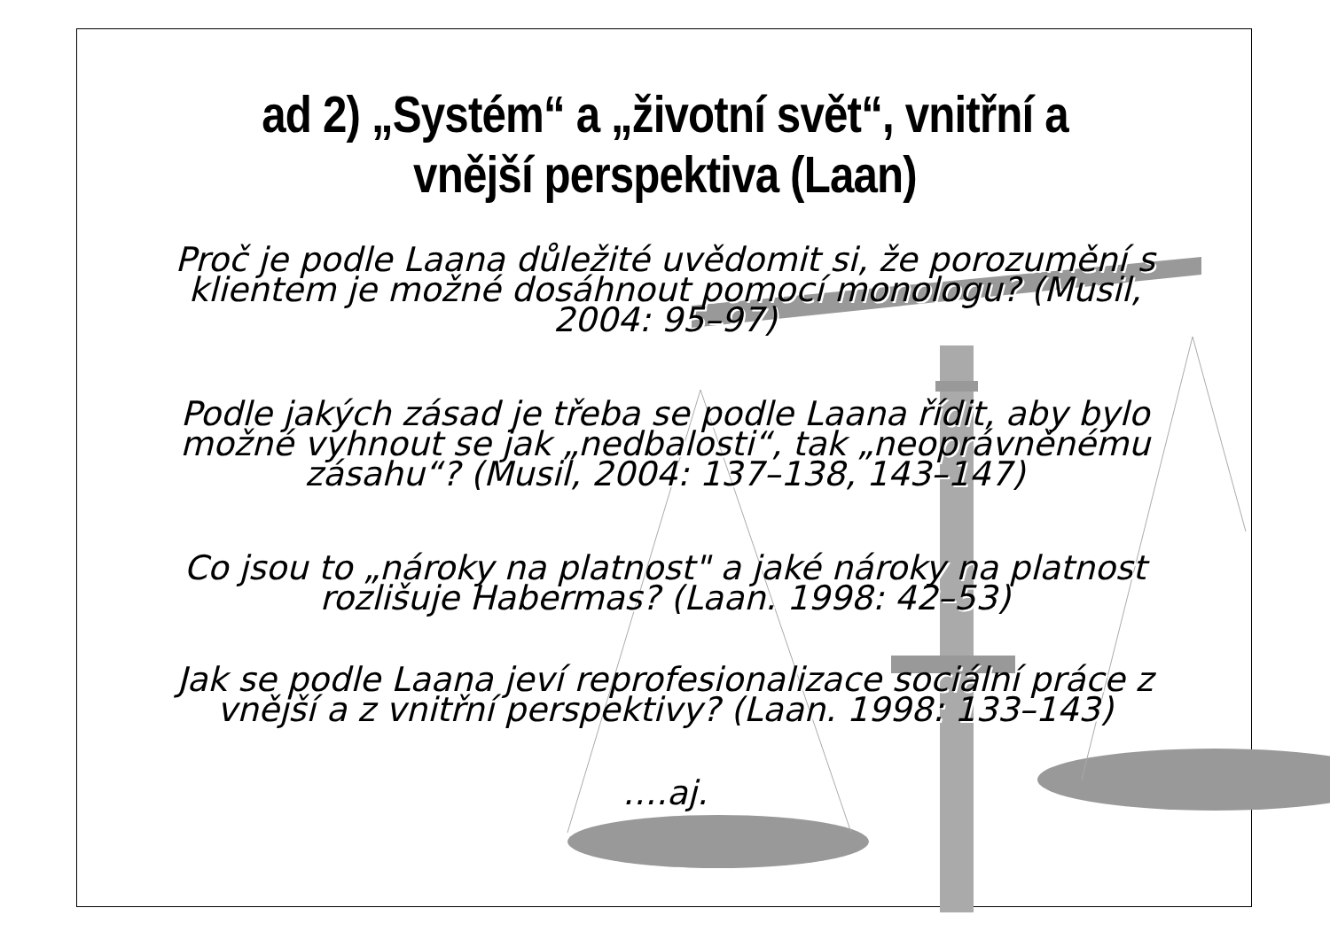ad 2) „Systém“ a „životní svět“, vnitřní a vnější perspektiva (Laan)
Proč je podle Laana důležité uvědomit si, že porozumění s klientem je možné dosáhnout pomocí monologu? (Musil, 2004: 95–97)
Podle jakých zásad je třeba se podle Laana řídit, aby bylo možné vyhnout se jak „nedbalosti“, tak „neoprávněnému zásahu“? (Musil, 2004: 137–138, 143–147)
Co jsou to „nároky na platnost" a jaké nároky na platnost rozlišuje Habermas? (Laan. 1998: 42–53)
Jak se podle Laana jeví reprofesionalizace sociální práce z vnější a z vnitřní perspektivy? (Laan. 1998: 133–143)
….aj.